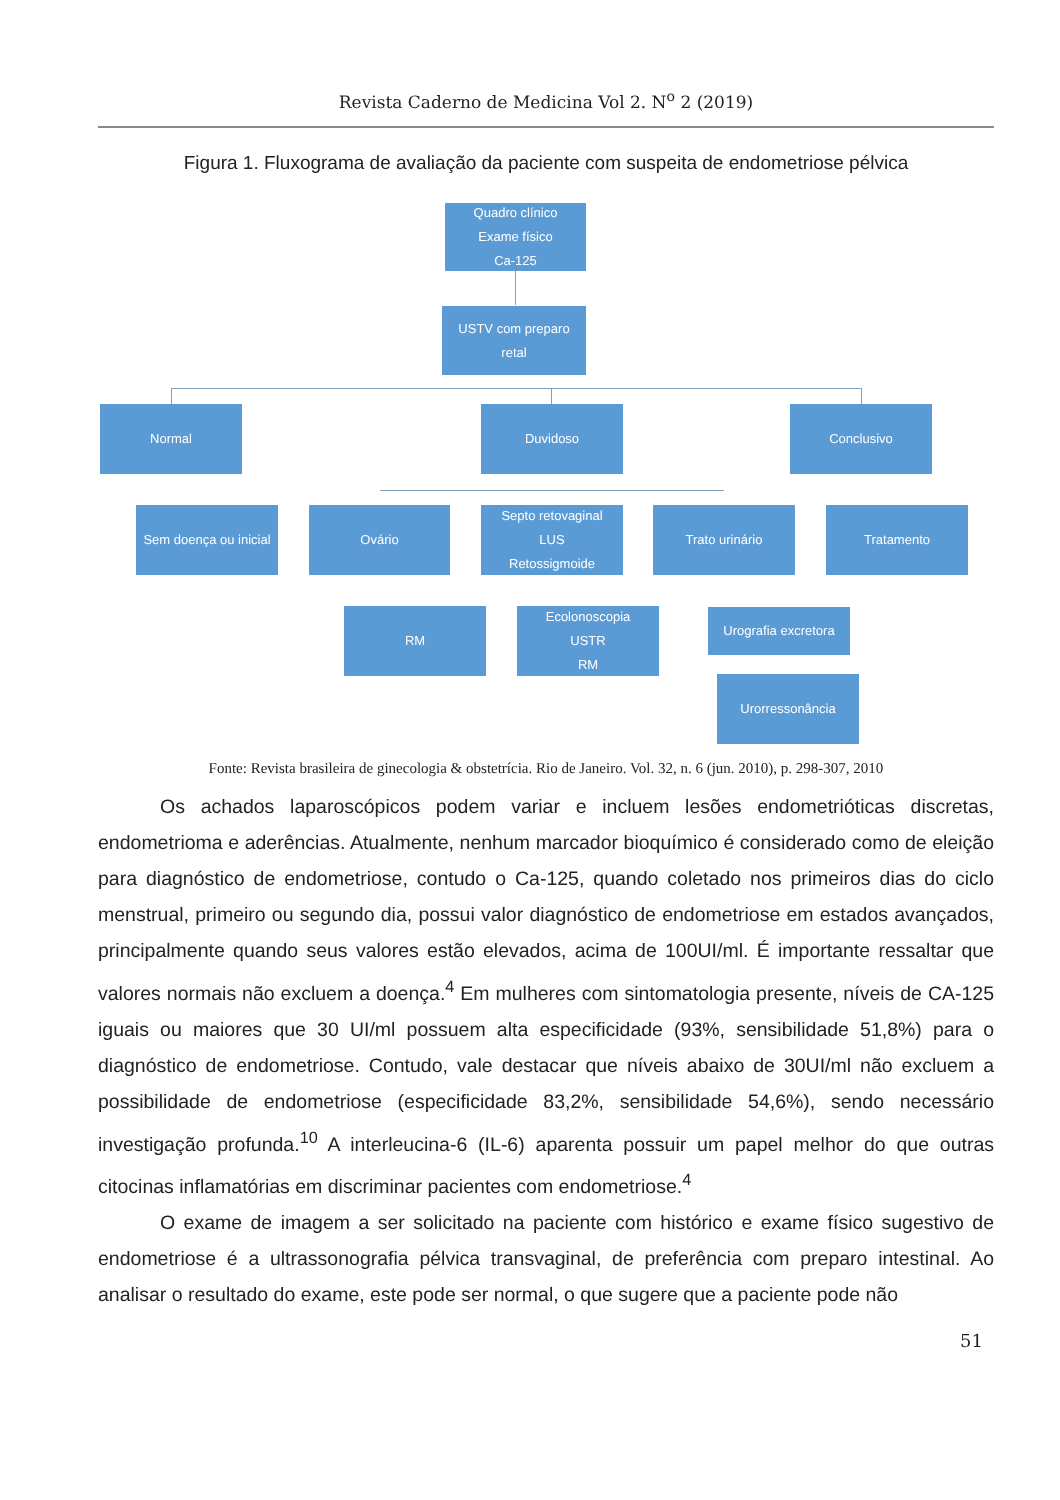Revista Caderno de Medicina Vol 2. N<sup>o</sup> 2 (2019)
Figura 1. Fluxograma de avaliação da paciente com suspeita de endometriose pélvica
Quadro clínico
Exame físico
Ca-125
USTV com preparo
retal
Normal Duvidoso Conclusivo
Sem doença ou inicial
Ovário
Septo retovaginal
LUS
Retossigmoide
Trato urinário Tratamento
RM
Ecolonoscopia
USTR
RM
Urografia excretora
Urorressonância
Fonte: Revista brasileira de ginecologia & obstetrícia. Rio de Janeiro. Vol. 32, n. 6 (jun. 2010), p. 298-307, 2010
Os achados laparoscópicos podem variar e incluem lesões endometrióticas discretas, endometrioma e aderências. Atualmente, nenhum marcador bioquímico é considerado como de eleição para diagnóstico de endometriose, contudo o Ca-125, quando coletado nos primeiros dias do ciclo menstrual, primeiro ou segundo dia, possui valor diagnóstico de endometriose em estados avançados, principalmente quando seus valores estão elevados, acima de 100UI/ml. É importante ressaltar que valores normais não excluem a doença.<sup>4</sup> Em mulheres com sintomatologia presente, níveis de CA-125 iguais ou maiores que 30 UI/ml possuem alta especificidade (93%, sensibilidade 51,8%) para o diagnóstico de endometriose. Contudo, vale destacar que níveis abaixo de 30UI/ml não excluem a possibilidade de endometriose (especificidade 83,2%, sensibilidade 54,6%), sendo necessário investigação profunda.<sup>10</sup> A interleucina-6 (IL-6) aparenta possuir um papel melhor do que outras citocinas inflamatórias em discriminar pacientes com endometriose.<sup>4</sup>
O exame de imagem a ser solicitado na paciente com histórico e exame físico sugestivo de endometriose é a ultrassonografia pélvica transvaginal, de preferência com preparo intestinal. Ao analisar o resultado do exame, este pode ser normal, o que sugere que a paciente pode não
51